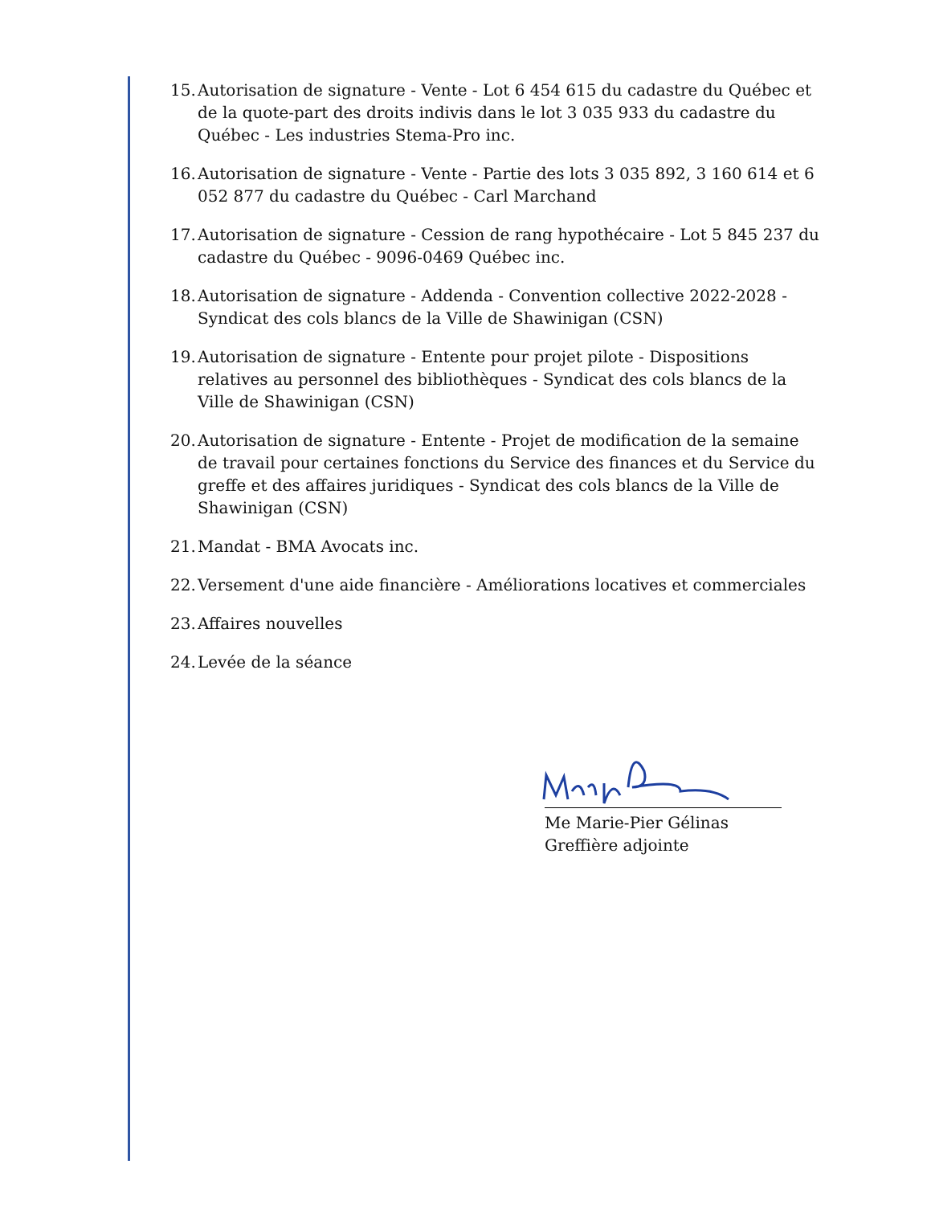15. Autorisation de signature - Vente - Lot 6 454 615 du cadastre du Québec et de la quote-part des droits indivis dans le lot 3 035 933 du cadastre du Québec - Les industries Stema-Pro inc.
16. Autorisation de signature - Vente - Partie des lots 3 035 892, 3 160 614 et 6 052 877 du cadastre du Québec - Carl Marchand
17. Autorisation de signature - Cession de rang hypothécaire - Lot 5 845 237 du cadastre du Québec - 9096-0469 Québec inc.
18. Autorisation de signature - Addenda - Convention collective 2022-2028 - Syndicat des cols blancs de la Ville de Shawinigan (CSN)
19. Autorisation de signature - Entente pour projet pilote - Dispositions relatives au personnel des bibliothèques - Syndicat des cols blancs de la Ville de Shawinigan (CSN)
20. Autorisation de signature - Entente - Projet de modification de la semaine de travail pour certaines fonctions du Service des finances et du Service du greffe et des affaires juridiques - Syndicat des cols blancs de la Ville de Shawinigan (CSN)
21. Mandat - BMA Avocats inc.
22. Versement d'une aide financière - Améliorations locatives et commerciales
23. Affaires nouvelles
24. Levée de la séance
Me Marie-Pier Gélinas
Greffière adjointe